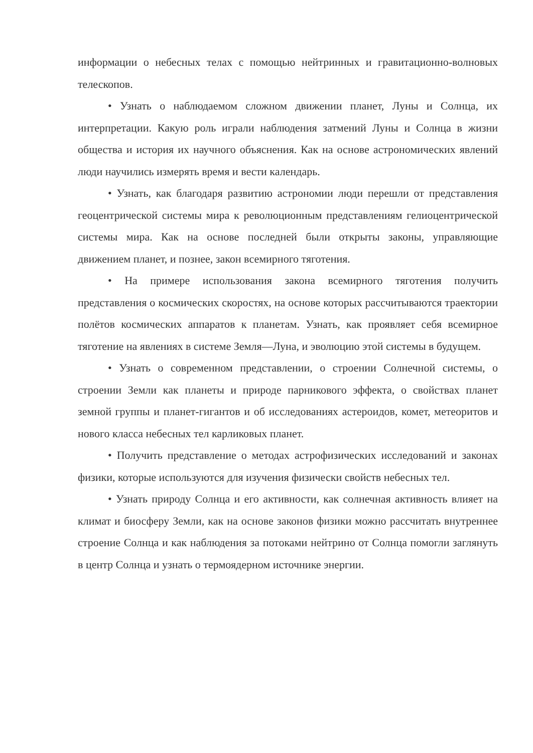информации о небесных телах с помощью нейтринных и гравитационно-волновых телескопов.
• Узнать о наблюдаемом сложном движении планет, Луны и Солнца, их интерпретации. Какую роль играли наблюдения затмений Луны и Солнца в жизни общества и история их научного объяснения. Как на основе астрономических явлений люди научились измерять время и вести календарь.
• Узнать, как благодаря развитию астрономии люди перешли от представления геоцентрической системы мира к революционным представлениям гелиоцентрической системы мира. Как на основе последней были открыты законы, управляющие движением планет, и познее, закон всемирного тяготения.
• На примере использования закона всемирного тяготения получить представления о космических скоростях, на основе которых рассчитываются траектории полётов космических аппаратов к планетам. Узнать, как проявляет себя всемирное тяготение на явлениях в системе Земля—Луна, и эволюцию этой системы в будущем.
• Узнать о современном представлении, о строении Солнечной системы, о строении Земли как планеты и природе парникового эффекта, о свойствах планет земной группы и планет-гигантов и об исследованиях астероидов, комет, метеоритов и нового класса небесных тел карликовых планет.
• Получить представление о методах астрофизических исследований и законах физики, которые используются для изучения физически свойств небесных тел.
• Узнать природу Солнца и его активности, как солнечная активность влияет на климат и биосферу Земли, как на основе законов физики можно рассчитать внутреннее строение Солнца и как наблюдения за потоками нейтрино от Солнца помогли заглянуть в центр Солнца и узнать о термоядерном источнике энергии.